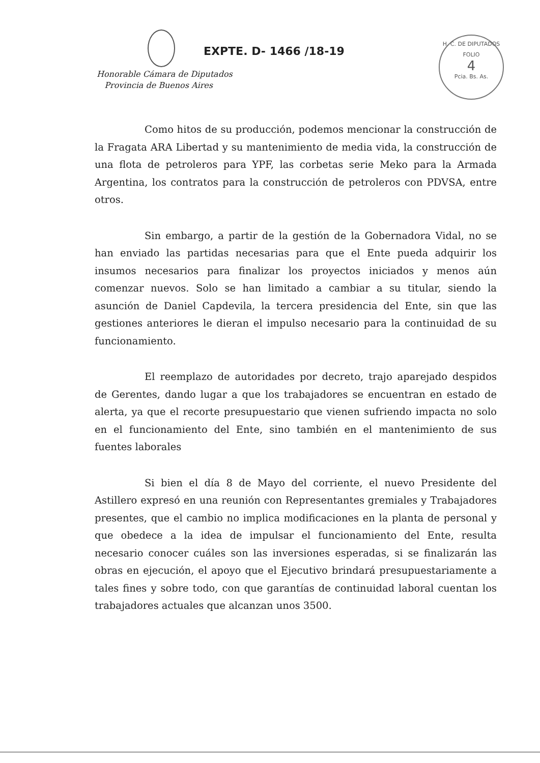EXPTE. D- 1466 /18-19
Honorable Cámara de Diputados
Provincia de Buenos Aires
H. C. DE DIPUTADOS
FOLIO
4
Pcia. Bs. As.
Como hitos de su producción, podemos mencionar la construcción de la Fragata ARA Libertad y su mantenimiento de media vida, la construcción de una flota de petroleros para YPF, las corbetas serie Meko para la Armada Argentina, los contratos para la construcción de petroleros con PDVSA, entre otros.
Sin embargo, a partir de la gestión de la Gobernadora Vidal, no se han enviado las partidas necesarias para que el Ente pueda adquirir los insumos necesarios para finalizar los proyectos iniciados y menos aún comenzar nuevos. Solo se han limitado a cambiar a su titular, siendo la asunción de Daniel Capdevila, la tercera presidencia del Ente, sin que las gestiones anteriores le dieran el impulso necesario para la continuidad de su funcionamiento.
El reemplazo de autoridades por decreto, trajo aparejado despidos de Gerentes, dando lugar a que los trabajadores se encuentran en estado de alerta, ya que el recorte presupuestario que vienen sufriendo impacta no solo en el funcionamiento del Ente, sino también en el mantenimiento de sus fuentes laborales
Si bien el día 8 de Mayo del corriente, el nuevo Presidente del Astillero expresó en una reunión con Representantes gremiales y Trabajadores presentes, que el cambio no implica modificaciones en la planta de personal y que obedece a la idea de impulsar el funcionamiento del Ente, resulta necesario conocer cuáles son las inversiones esperadas, si se finalizarán las obras en ejecución, el apoyo que el Ejecutivo brindará presupuestariamente a tales fines y sobre todo, con que garantías de continuidad laboral cuentan los trabajadores actuales que alcanzan unos 3500.